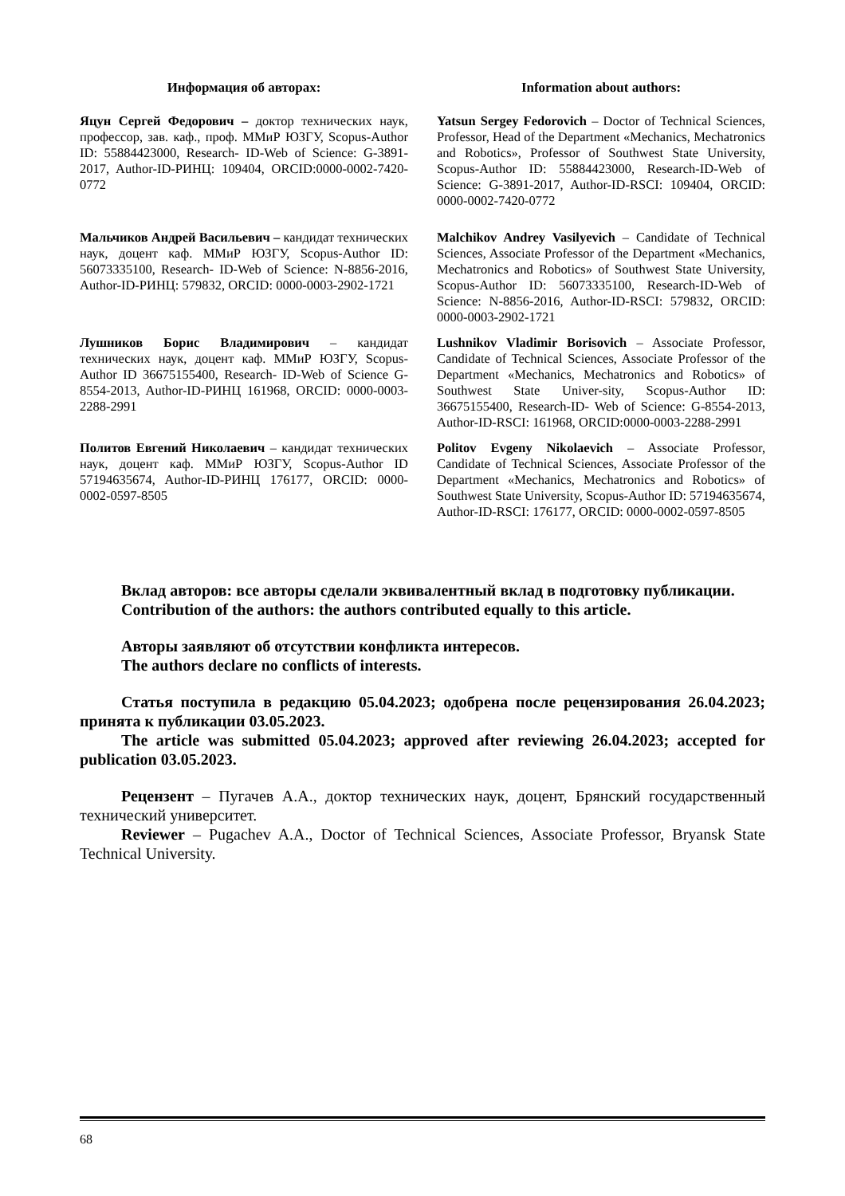Информация об авторах: Information about authors:
Яцун Сергей Федорович – доктор технических наук, профессор, зав. каф., проф. ММиР ЮЗГУ, Scopus-Author ID: 55884423000, Research- ID-Web of Science: G-3891-2017, Author-ID-РИНЦ: 109404, ORCID:0000-0002-7420-0772
Yatsun Sergey Fedorovich – Doctor of Technical Sciences, Professor, Head of the Department «Mechanics, Mechatronics and Robotics», Professor of Southwest State University, Scopus-Author ID: 55884423000, Research-ID-Web of Science: G-3891-2017, Author-ID-RSCI: 109404, ORCID: 0000-0002-7420-0772
Мальчиков Андрей Васильевич – кандидат технических наук, доцент каф. ММиР ЮЗГУ, Scopus-Author ID: 56073335100, Research- ID-Web of Science: N-8856-2016, Author-ID-РИНЦ: 579832, ORCID: 0000-0003-2902-1721
Malchikov Andrey Vasilyevich – Candidate of Technical Sciences, Associate Professor of the Department «Mechanics, Mechatronics and Robotics» of Southwest State University, Scopus-Author ID: 56073335100, Research-ID-Web of Science: N-8856-2016, Author-ID-RSCI: 579832, ORCID: 0000-0003-2902-1721
Лушников Борис Владимирович – кандидат технических наук, доцент каф. ММиР ЮЗГУ, Scopus-Author ID 36675155400, Research- ID-Web of Science G-8554-2013, Author-ID-РИНЦ 161968, ORCID: 0000-0003-2288-2991
Lushnikov Vladimir Borisovich – Associate Professor, Candidate of Technical Sciences, Associate Professor of the Department «Mechanics, Mechatronics and Robotics» of Southwest State Univer-sity, Scopus-Author ID: 36675155400, Research-ID- Web of Science: G-8554-2013, Author-ID-RSCI: 161968, ORCID:0000-0003-2288-2991
Политов Евгений Николаевич – кандидат технических наук, доцент каф. ММиР ЮЗГУ, Scopus-Author ID 57194635674, Author-ID-РИНЦ 176177, ORCID: 0000-0002-0597-8505
Politov Evgeny Nikolaevich – Associate Professor, Candidate of Technical Sciences, Associate Professor of the Department «Mechanics, Mechatronics and Robotics» of Southwest State University, Scopus-Author ID: 57194635674, Author-ID-RSCI: 176177, ORCID: 0000-0002-0597-8505
Вклад авторов: все авторы сделали эквивалентный вклад в подготовку публикации.
Contribution of the authors: the authors contributed equally to this article.
Авторы заявляют об отсутствии конфликта интересов.
The authors declare no conflicts of interests.
Статья поступила в редакцию 05.04.2023; одобрена после рецензирования 26.04.2023; принята к публикации 03.05.2023.
The article was submitted 05.04.2023; approved after reviewing 26.04.2023; accepted for publication 03.05.2023.
Рецензент – Пугачев А.А., доктор технических наук, доцент, Брянский государственный технический университет.
Reviewer – Pugachev A.A., Doctor of Technical Sciences, Associate Professor, Bryansk State Technical University.
68